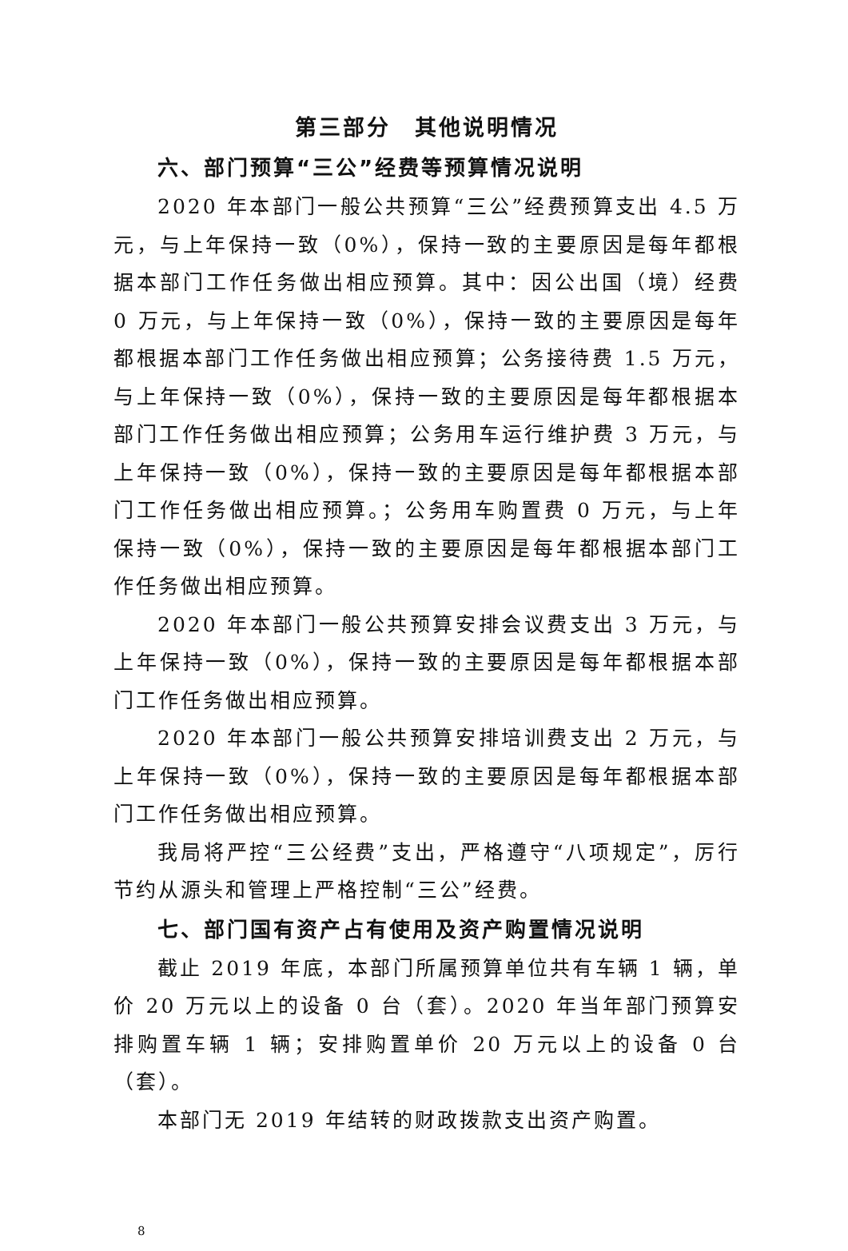第三部分　其他说明情况
六、部门预算“三公”经费等预算情况说明
2020 年本部门一般公共预算“三公”经费预算支出 4.5 万元，与上年保持一致（0%），保持一致的主要原因是每年都根据本部门工作任务做出相应预算。其中：因公出国（境）经费 0 万元，与上年保持一致（0%），保持一致的主要原因是每年都根据本部门工作任务做出相应预算；公务接待费 1.5 万元，与上年保持一致（0%），保持一致的主要原因是每年都根据本部门工作任务做出相应预算；公务用车运行维护费 3 万元，与上年保持一致（0%），保持一致的主要原因是每年都根据本部门工作任务做出相应预算。；公务用车购置费 0 万元，与上年保持一致（0%），保持一致的主要原因是每年都根据本部门工作任务做出相应预算。
2020 年本部门一般公共预算安排会议费支出 3 万元，与上年保持一致（0%），保持一致的主要原因是每年都根据本部门工作任务做出相应预算。
2020 年本部门一般公共预算安排培训费支出 2 万元，与上年保持一致（0%），保持一致的主要原因是每年都根据本部门工作任务做出相应预算。
我局将严控“三公经费”支出，严格遵守“八项规定”，厉行节约从源头和管理上严格控制“三公”经费。
七、部门国有资产占有使用及资产购置情况说明
截止 2019 年底，本部门所属预算单位共有车辆 1 辆，单价 20 万元以上的设备 0 台（套）。2020 年当年部门预算安排购置车辆 1 辆；安排购置单价 20 万元以上的设备 0 台（套）。
本部门无 2019 年结转的财政拨款支出资产购置。
8